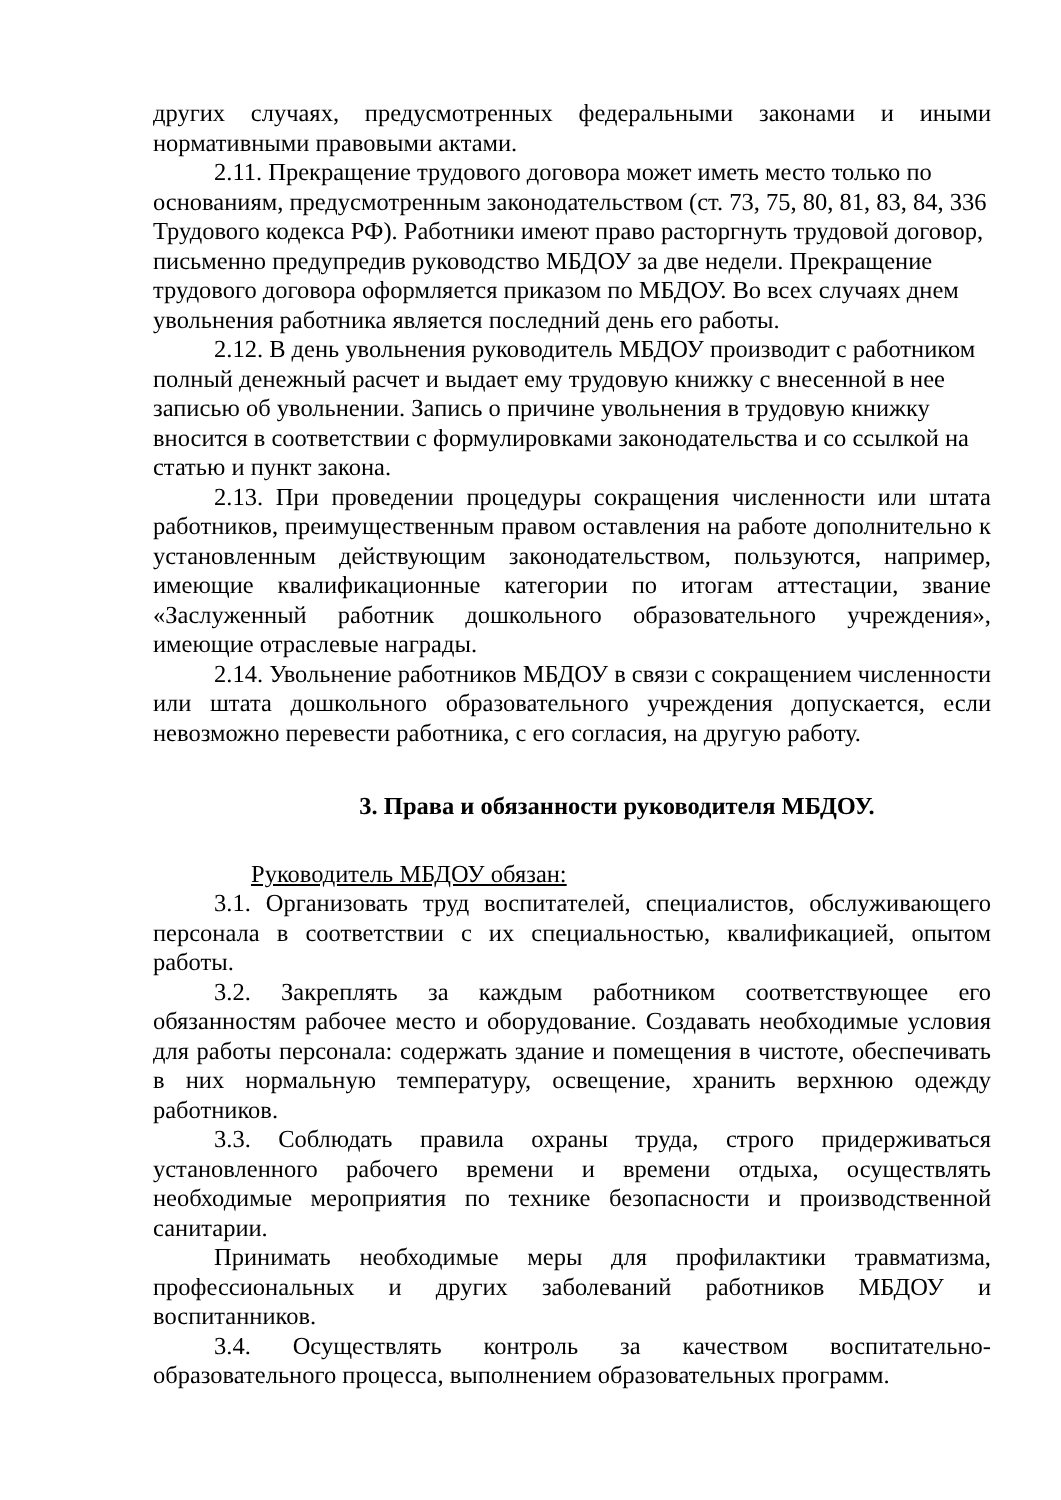других случаях, предусмотренных федеральными законами и иными нормативными правовыми актами.
2.11. Прекращение трудового договора может иметь место только по основаниям, предусмотренным законодательством (ст. 73, 75, 80, 81, 83, 84, 336 Трудового кодекса РФ). Работники имеют право расторгнуть трудовой договор, письменно предупредив руководство МБДОУ за две недели. Прекращение трудового договора оформляется приказом по МБДОУ. Во всех случаях днем увольнения работника является последний день его работы.
2.12. В день увольнения руководитель МБДОУ производит с работником полный денежный расчет и выдает ему трудовую книжку с внесенной в нее записью об увольнении. Запись о причине увольнения в трудовую книжку вносится в соответствии с формулировками законодательства и со ссылкой на статью и пункт закона.
2.13. При проведении процедуры сокращения численности или штата работников, преимущественным правом оставления на работе дополнительно к установленным действующим законодательством, пользуются, например, имеющие квалификационные категории по итогам аттестации, звание «Заслуженный работник дошкольного образовательного учреждения», имеющие отраслевые награды.
2.14. Увольнение работников МБДОУ в связи с сокращением численности или штата дошкольного образовательного учреждения допускается, если невозможно перевести работника, с его согласия, на другую работу.
3. Права и обязанности руководителя МБДОУ.
Руководитель МБДОУ обязан:
3.1. Организовать труд воспитателей, специалистов, обслуживающего персонала в соответствии с их специальностью, квалификацией, опытом работы.
3.2. Закреплять за каждым работником соответствующее его обязанностям рабочее место и оборудование. Создавать необходимые условия для работы персонала: содержать здание и помещения в чистоте, обеспечивать в них нормальную температуру, освещение, хранить верхнюю одежду работников.
3.3. Соблюдать правила охраны труда, строго придерживаться установленного рабочего времени и времени отдыха, осуществлять необходимые мероприятия по технике безопасности и производственной санитарии.
Принимать необходимые меры для профилактики травматизма, профессиональных и других заболеваний работников МБДОУ и воспитанников.
3.4. Осуществлять контроль за качеством воспитательно-образовательного процесса, выполнением образовательных программ.